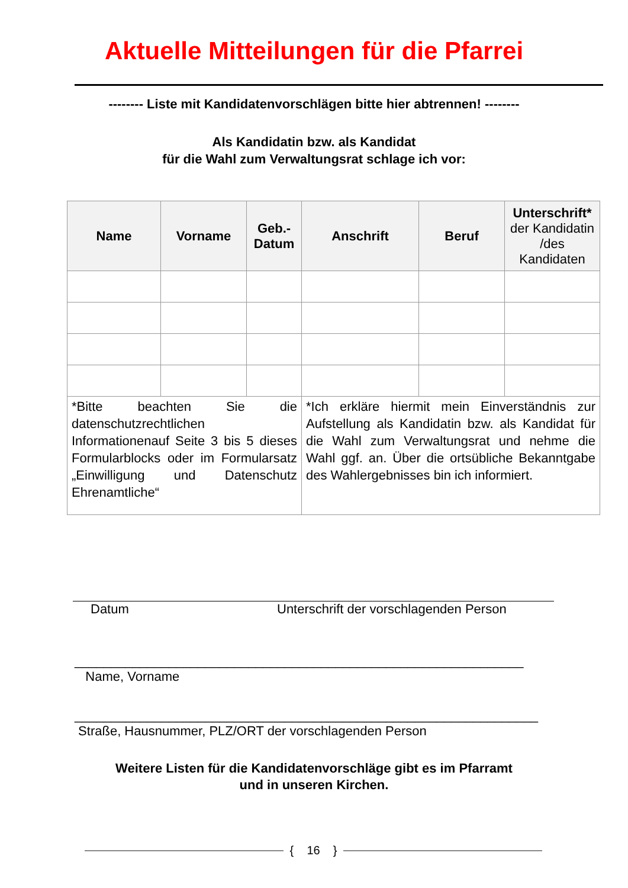Aktuelle Mitteilungen für die Pfarrei
-------- Liste mit Kandidatenvorschlägen bitte hier abtrennen! --------
Als Kandidatin bzw. als Kandidat
für die Wahl zum Verwaltungsrat schlage ich vor:
| Name | Vorname | Geb.- Datum | Anschrift | Beruf | Unterschrift* der Kandidatin /des Kandidaten |
| --- | --- | --- | --- | --- | --- |
| *Bitte beachten Sie die datenschutzrechtlichen Informationenauf Seite 3 bis 5 dieses Formularblocks oder im Formularsatz „Einwilligung und Datenschutz Ehrenamtliche“ | | | *Ich erkläre hiermit mein Einverständnis zur Aufstellung als Kandidatin bzw. als Kandidat für die Wahl zum Verwaltungsrat und nehme die Wahl ggf. an. Über die ortsübliche Bekanntgabe des Wahlergebnisses bin ich informiert. | | |
Datum Unterschrift der vorschlagenden Person
______________________________________________________________
Name, Vorname
________________________________________________________________
Straße, Hausnummer, PLZ/ORT der vorschlagenden Person
Weitere Listen für die Kandidatenvorschläge gibt es im Pfarramt
und in unseren Kirchen.
{ 16 }